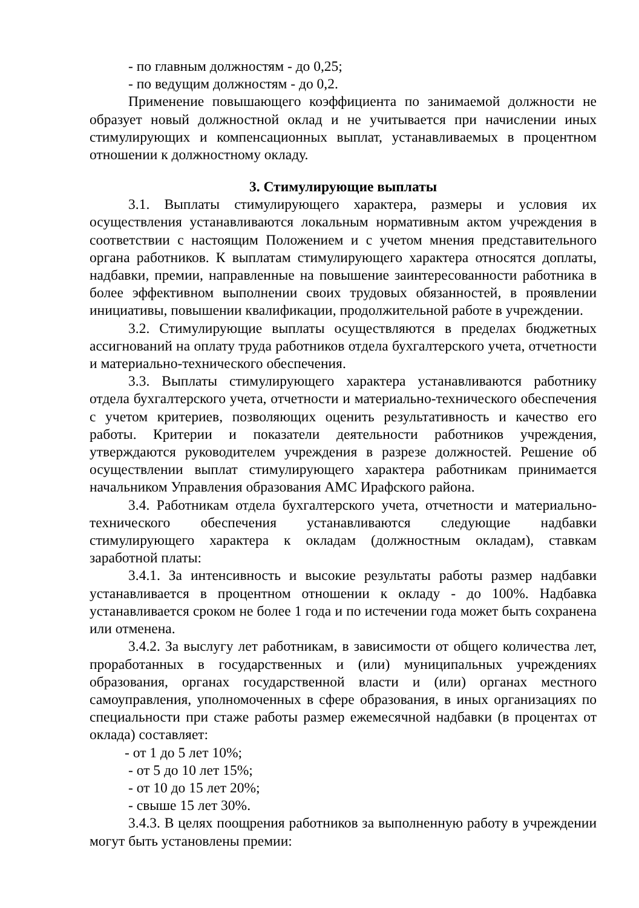- по главным должностям - до 0,25;
- по ведущим должностям - до 0,2.
Применение повышающего коэффициента по занимаемой должности не образует новый должностной оклад и не учитывается при начислении иных стимулирующих и компенсационных выплат, устанавливаемых в процентном отношении к должностному окладу.
3. Стимулирующие выплаты
3.1. Выплаты стимулирующего характера, размеры и условия их осуществления устанавливаются локальным нормативным актом учреждения в соответствии с настоящим Положением и с учетом мнения представительного органа работников. К выплатам стимулирующего характера относятся доплаты, надбавки, премии, направленные на повышение заинтересованности работника в более эффективном выполнении своих трудовых обязанностей, в проявлении инициативы, повышении квалификации, продолжительной работе в учреждении.
3.2. Стимулирующие выплаты осуществляются в пределах бюджетных ассигнований на оплату труда работников отдела бухгалтерского учета, отчетности и материально-технического обеспечения.
3.3. Выплаты стимулирующего характера устанавливаются работнику отдела бухгалтерского учета, отчетности и материально-технического обеспечения с учетом критериев, позволяющих оценить результативность и качество его работы. Критерии и показатели деятельности работников учреждения, утверждаются руководителем учреждения в разрезе должностей. Решение об осуществлении выплат стимулирующего характера работникам принимается начальником Управления образования АМС Ирафского района.
3.4. Работникам отдела бухгалтерского учета, отчетности и материально-технического обеспечения устанавливаются следующие надбавки стимулирующего характера к окладам (должностным окладам), ставкам заработной платы:
3.4.1. За интенсивность и высокие результаты работы размер надбавки устанавливается в процентном отношении к окладу - до 100%. Надбавка устанавливается сроком не более 1 года и по истечении года может быть сохранена или отменена.
3.4.2. За выслугу лет работникам, в зависимости от общего количества лет, проработанных в государственных и (или) муниципальных учреждениях образования, органах государственной власти и (или) органах местного самоуправления, уполномоченных в сфере образования, в иных организациях по специальности при стаже работы размер ежемесячной надбавки (в процентах от оклада) составляет:
- от 1 до 5 лет 10%;
- от 5 до 10 лет 15%;
- от 10 до 15 лет 20%;
- свыше 15 лет 30%.
3.4.3. В целях поощрения работников за выполненную работу в учреждении могут быть установлены премии: